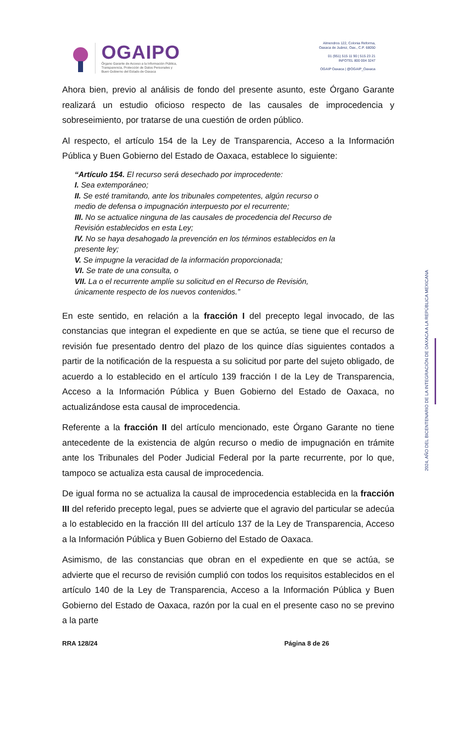OGAIPO
Órgano Garante de Acceso a la Información Pública,
Transparencia, Protección de Datos Personales y
Buen Gobierno del Estado de Oaxaca
Almendros 122, Colonia Reforma,
Oaxaca de Juárez, Oax., C.P. 68050
01 (951) 515 11 90 | 515 23 21
INFOTEL 800 004 3247
OGAIP Oaxaca | @OGAIP_Oaxaca
Ahora bien, previo al análisis de fondo del presente asunto, este Órgano Garante realizará un estudio oficioso respecto de las causales de improcedencia y sobreseimiento, por tratarse de una cuestión de orden público.
Al respecto, el artículo 154 de la Ley de Transparencia, Acceso a la Información Pública y Buen Gobierno del Estado de Oaxaca, establece lo siguiente:
“Artículo 154. El recurso será desechado por improcedente:
I. Sea extemporáneo;
II. Se esté tramitando, ante los tribunales competentes, algún recurso o
medio de defensa o impugnación interpuesto por el recurrente;
III. No se actualice ninguna de las causales de procedencia del Recurso de
Revisión establecidos en esta Ley;
IV. No se haya desahogado la prevención en los términos establecidos en la
presente ley;
V. Se impugne la veracidad de la información proporcionada;
VI. Se trate de una consulta, o
VII. La o el recurrente amplíe su solicitud en el Recurso de Revisión,
únicamente respecto de los nuevos contenidos.”
En este sentido, en relación a la fracción I del precepto legal invocado, de las constancias que integran el expediente en que se actúa, se tiene que el recurso de revisión fue presentado dentro del plazo de los quince días siguientes contados a partir de la notificación de la respuesta a su solicitud por parte del sujeto obligado, de acuerdo a lo establecido en el artículo 139 fracción I de la Ley de Transparencia, Acceso a la Información Pública y Buen Gobierno del Estado de Oaxaca, no actualizándose esta causal de improcedencia.
Referente a la fracción II del artículo mencionado, este Órgano Garante no tiene antecedente de la existencia de algún recurso o medio de impugnación en trámite ante los Tribunales del Poder Judicial Federal por la parte recurrente, por lo que, tampoco se actualiza esta causal de improcedencia.
De igual forma no se actualiza la causal de improcedencia establecida en la fracción III del referido precepto legal, pues se advierte que el agravio del particular se adecúa a lo establecido en la fracción III del artículo 137 de la Ley de Transparencia, Acceso a la Información Pública y Buen Gobierno del Estado de Oaxaca.
Asimismo, de las constancias que obran en el expediente en que se actúa, se advierte que el recurso de revisión cumplió con todos los requisitos establecidos en el artículo 140 de la Ley de Transparencia, Acceso a la Información Pública y Buen Gobierno del Estado de Oaxaca, razón por la cual en el presente caso no se previno a la parte
2024, AÑO DEL BICENTENARIO DE LA INTEGRACIÓN DE OAXACA A LA REPÚBLICA MEXICANA
RRA 128/24 Página 8 de 26